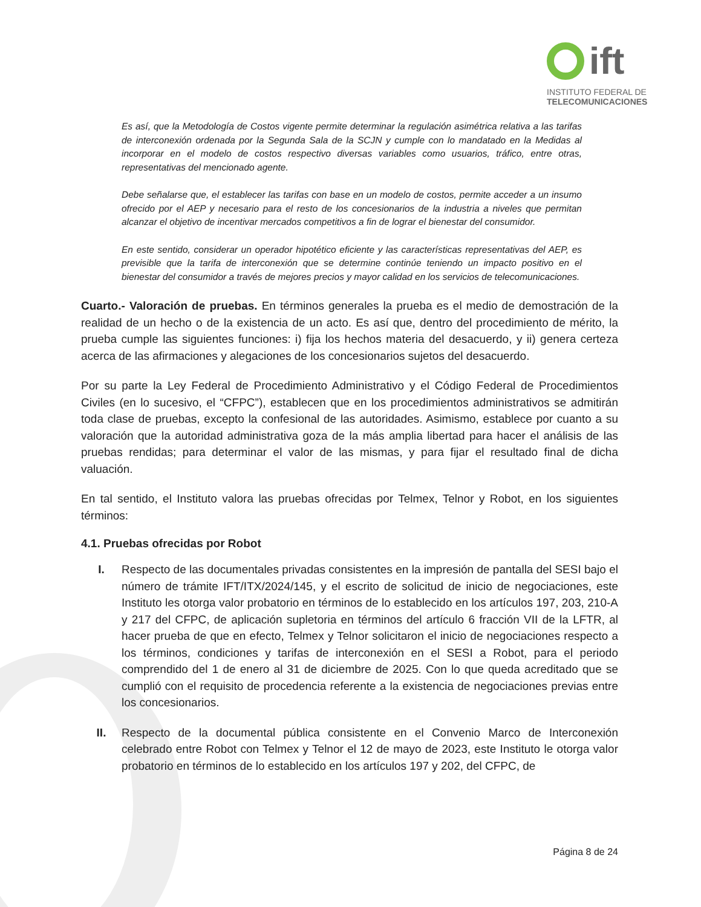ift
INSTITUTO FEDERAL DE
TELECOMUNICACIONES
Es así, que la Metodología de Costos vigente permite determinar la regulación asimétrica relativa a las tarifas de interconexión ordenada por la Segunda Sala de la SCJN y cumple con lo mandatado en la Medidas al incorporar en el modelo de costos respectivo diversas variables como usuarios, tráfico, entre otras, representativas del mencionado agente.
Debe señalarse que, el establecer las tarifas con base en un modelo de costos, permite acceder a un insumo ofrecido por el AEP y necesario para el resto de los concesionarios de la industria a niveles que permitan alcanzar el objetivo de incentivar mercados competitivos a fin de lograr el bienestar del consumidor.
En este sentido, considerar un operador hipotético eficiente y las características representativas del AEP, es previsible que la tarifa de interconexión que se determine continúe teniendo un impacto positivo en el bienestar del consumidor a través de mejores precios y mayor calidad en los servicios de telecomunicaciones.
Cuarto.- Valoración de pruebas. En términos generales la prueba es el medio de demostración de la realidad de un hecho o de la existencia de un acto. Es así que, dentro del procedimiento de mérito, la prueba cumple las siguientes funciones: i) fija los hechos materia del desacuerdo, y ii) genera certeza acerca de las afirmaciones y alegaciones de los concesionarios sujetos del desacuerdo.
Por su parte la Ley Federal de Procedimiento Administrativo y el Código Federal de Procedimientos Civiles (en lo sucesivo, el “CFPC”), establecen que en los procedimientos administrativos se admitirán toda clase de pruebas, excepto la confesional de las autoridades. Asimismo, establece por cuanto a su valoración que la autoridad administrativa goza de la más amplia libertad para hacer el análisis de las pruebas rendidas; para determinar el valor de las mismas, y para fijar el resultado final de dicha valuación.
En tal sentido, el Instituto valora las pruebas ofrecidas por Telmex, Telnor y Robot, en los siguientes términos:
4.1. Pruebas ofrecidas por Robot
I. Respecto de las documentales privadas consistentes en la impresión de pantalla del SESI bajo el número de trámite IFT/ITX/2024/145, y el escrito de solicitud de inicio de negociaciones, este Instituto les otorga valor probatorio en términos de lo establecido en los artículos 197, 203, 210-A y 217 del CFPC, de aplicación supletoria en términos del artículo 6 fracción VII de la LFTR, al hacer prueba de que en efecto, Telmex y Telnor solicitaron el inicio de negociaciones respecto a los términos, condiciones y tarifas de interconexión en el SESI a Robot, para el periodo comprendido del 1 de enero al 31 de diciembre de 2025. Con lo que queda acreditado que se cumplió con el requisito de procedencia referente a la existencia de negociaciones previas entre los concesionarios.
II. Respecto de la documental pública consistente en el Convenio Marco de Interconexión celebrado entre Robot con Telmex y Telnor el 12 de mayo de 2023, este Instituto le otorga valor probatorio en términos de lo establecido en los artículos 197 y 202, del CFPC, de
Página 8 de 24